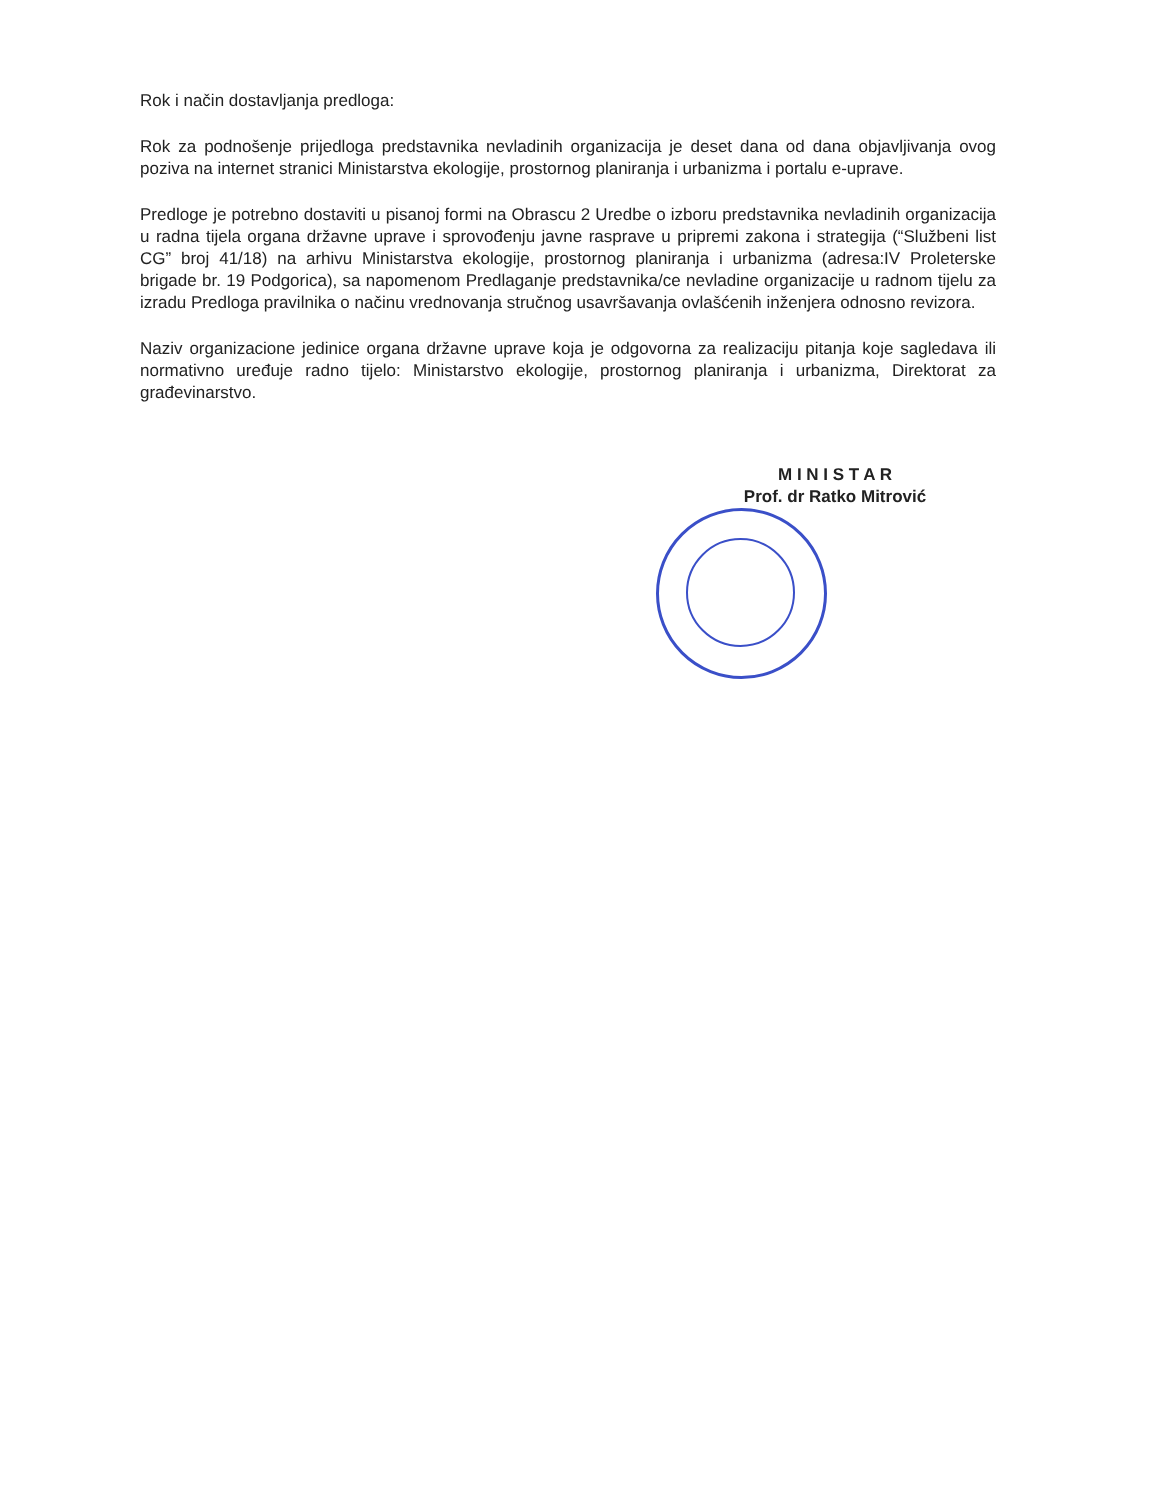Rok i način dostavljanja predloga:
Rok za podnošenje prijedloga predstavnika nevladinih organizacija je deset dana od dana objavljivanja ovog poziva na internet stranici Ministarstva ekologije, prostornog planiranja i urbanizma i portalu e-uprave.
Predloge je potrebno dostaviti u pisanoj formi na Obrascu 2 Uredbe o izboru predstavnika nevladinih organizacija u radna tijela organa državne uprave i sprovođenju javne rasprave u pripremi zakona i strategija (“Službeni list CG” broj 41/18) na arhivu Ministarstva ekologije, prostornog planiranja i urbanizma (adresa:IV Proleterske brigade br. 19 Podgorica), sa napomenom Predlaganje predstavnika/ce nevladine organizacije u radnom tijelu za izradu Predloga pravilnika o načinu vrednovanja stručnog usavršavanja ovlašćenih inženjera odnosno revizora.
Naziv organizacione jedinice organa državne uprave koja je odgovorna za realizaciju pitanja koje sagledava ili normativno uređuje radno tijelo: Ministarstvo ekologije, prostornog planiranja i urbanizma, Direktorat za građevinarstvo.
M I N I S T A R
Prof. dr Ratko Mitrović